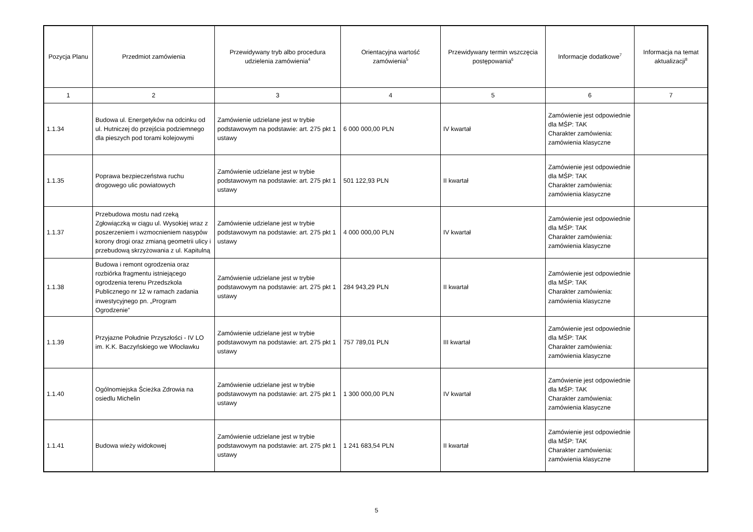| Pozycja Planu | Przedmiot zamówienia | Przewidywany tryb albo procedura udzielenia zamówienia<sup>4</sup> | Orientacyjna wartość zamówienia<sup>5</sup> | Przewidywany termin wszczęcia postępowania<sup>6</sup> | Informacje dodatkowe<sup>7</sup> | Informacja na temat aktualizacji<sup>8</sup> |
| --- | --- | --- | --- | --- | --- | --- |
| 1 | 2 | 3 | 4 | 5 | 6 | 7 |
| 1.1.34 | Budowa ul. Energetyków na odcinku od ul. Hutniczej do przejścia podziemnego dla pieszych pod torami kolejowymi | Zamówienie udzielane jest w trybie podstawowym na podstawie: art. 275 pkt 1 ustawy | 6 000 000,00 PLN | IV kwartał | Zamówienie jest odpowiednie dla MŚP: TAK Charakter zamówienia: zamówienia klasyczne | |
| 1.1.35 | Poprawa bezpieczeństwa ruchu drogowego ulic powiatowych | Zamówienie udzielane jest w trybie podstawowym na podstawie: art. 275 pkt 1 ustawy | 501 122,93 PLN | II kwartał | Zamówienie jest odpowiednie dla MŚP: TAK Charakter zamówienia: zamówienia klasyczne | |
| 1.1.37 | Przebudowa mostu nad rzeką Zgłowiączką w ciągu ul. Wysokiej wraz z poszerzeniem i wzmocnieniem nasypów korony drogi oraz zmianą geometrii ulicy i przebudową skrzyżowania z ul. Kapitulną | Zamówienie udzielane jest w trybie podstawowym na podstawie: art. 275 pkt 1 ustawy | 4 000 000,00 PLN | IV kwartał | Zamówienie jest odpowiednie dla MŚP: TAK Charakter zamówienia: zamówienia klasyczne | |
| 1.1.38 | Budowa i remont ogrodzenia oraz rozbiórka fragmentu istniejącego ogrodzenia terenu Przedszkola Publicznego nr 12 w ramach zadania inwestycyjnego pn. „Program Ogrodzenie” | Zamówienie udzielane jest w trybie podstawowym na podstawie: art. 275 pkt 1 ustawy | 284 943,29 PLN | II kwartał | Zamówienie jest odpowiednie dla MŚP: TAK Charakter zamówienia: zamówienia klasyczne | |
| 1.1.39 | Przyjazne Południe Przyszłości - IV LO im. K.K. Baczyńskiego we Włocławku | Zamówienie udzielane jest w trybie podstawowym na podstawie: art. 275 pkt 1 ustawy | 757 789,01 PLN | III kwartał | Zamówienie jest odpowiednie dla MŚP: TAK Charakter zamówienia: zamówienia klasyczne | |
| 1.1.40 | Ogólnomiejska Ścieżka Zdrowia na osiedlu Michelin | Zamówienie udzielane jest w trybie podstawowym na podstawie: art. 275 pkt 1 ustawy | 1 300 000,00 PLN | IV kwartał | Zamówienie jest odpowiednie dla MŚP: TAK Charakter zamówienia: zamówienia klasyczne | |
| 1.1.41 | Budowa wieży widokowej | Zamówienie udzielane jest w trybie podstawowym na podstawie: art. 275 pkt 1 ustawy | 1 241 683,54 PLN | II kwartał | Zamówienie jest odpowiednie dla MŚP: TAK Charakter zamówienia: zamówienia klasyczne | |
5